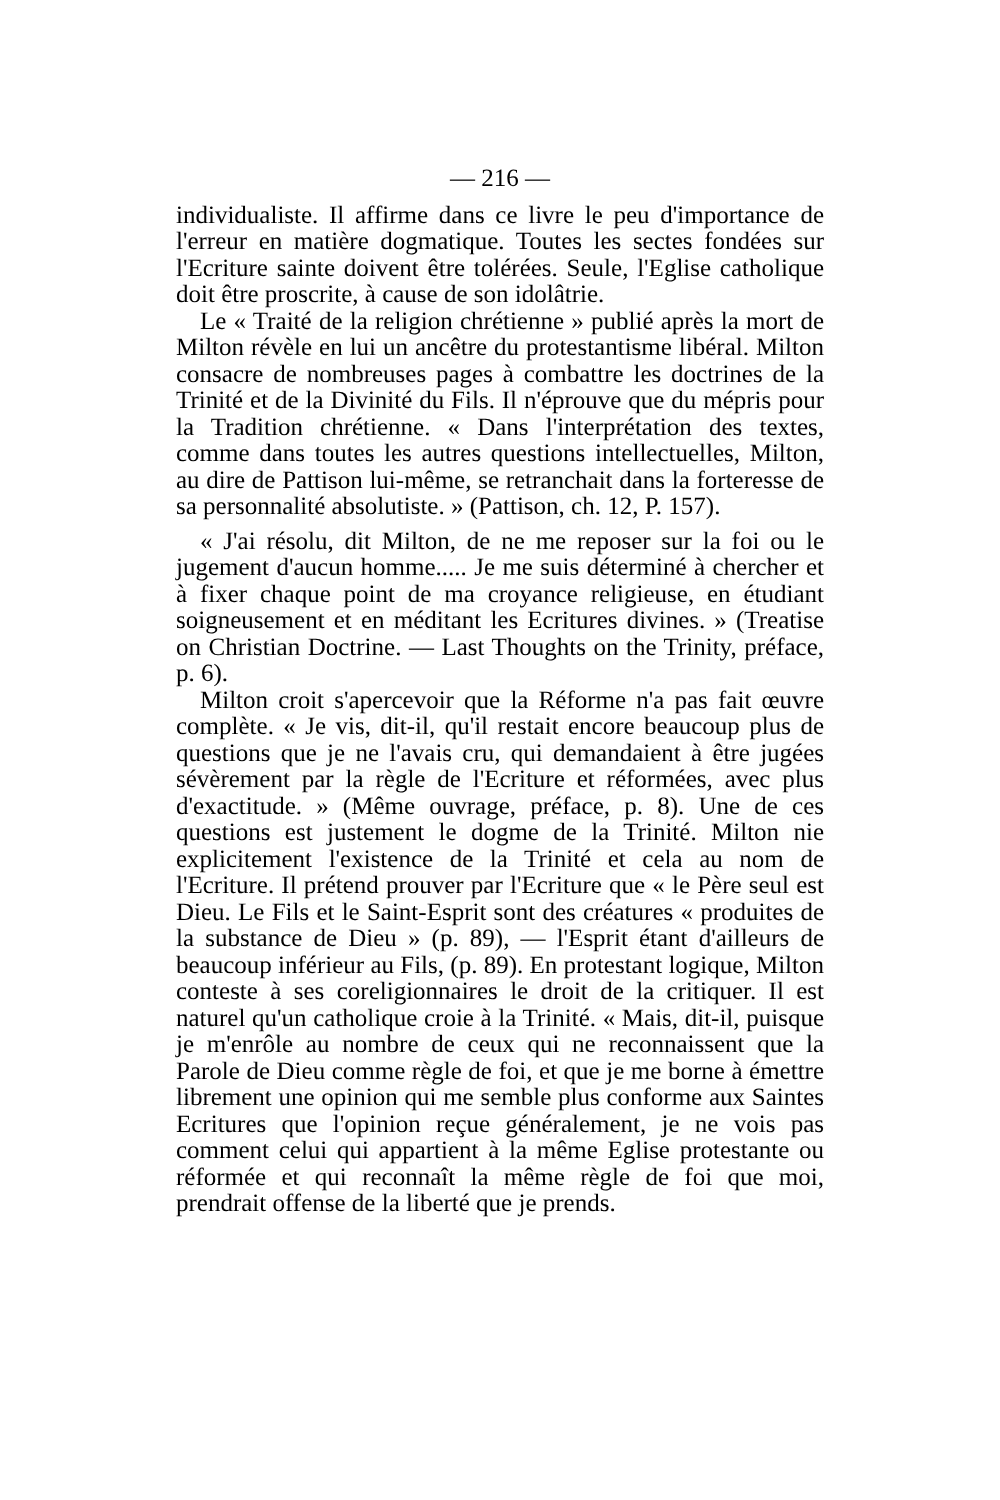— 216 —
individualiste. Il affirme dans ce livre le peu d'importance de l'erreur en matière dogmatique. Toutes les sectes fondées sur l'Ecriture sainte doivent être tolérées. Seule, l'Eglise catholique doit être proscrite, à cause de son idolâtrie.
Le « Traité de la religion chrétienne » publié après la mort de Milton révèle en lui un ancêtre du protestantisme libéral. Milton consacre de nombreuses pages à combattre les doctrines de la Trinité et de la Divinité du Fils. Il n'éprouve que du mépris pour la Tradition chrétienne. « Dans l'interprétation des textes, comme dans toutes les autres questions intellectuelles, Milton, au dire de Pattison lui-même, se retranchait dans la forteresse de sa personnalité absolutiste. » (Pattison, ch. 12, P. 157).
« J'ai résolu, dit Milton, de ne me reposer sur la foi ou le jugement d'aucun homme..... Je me suis déterminé à chercher et à fixer chaque point de ma croyance religieuse, en étudiant soigneusement et en méditant les Ecritures divines. » (Treatise on Christian Doctrine. — Last Thoughts on the Trinity, préface, p. 6).
Milton croit s'apercevoir que la Réforme n'a pas fait œuvre complète. « Je vis, dit-il, qu'il restait encore beaucoup plus de questions que je ne l'avais cru, qui demandaient à être jugées sévèrement par la règle de l'Ecriture et réformées, avec plus d'exactitude. » (Même ouvrage, préface, p. 8). Une de ces questions est justement le dogme de la Trinité. Milton nie explicitement l'existence de la Trinité et cela au nom de l'Ecriture. Il prétend prouver par l'Ecriture que « le Père seul est Dieu. Le Fils et le Saint-Esprit sont des créatures « produites de la substance de Dieu » (p. 89), — l'Esprit étant d'ailleurs de beaucoup inférieur au Fils, (p. 89). En protestant logique, Milton conteste à ses coreligionnaires le droit de la critiquer. Il est naturel qu'un catholique croie à la Trinité. « Mais, dit-il, puisque je m'enrôle au nombre de ceux qui ne reconnaissent que la Parole de Dieu comme règle de foi, et que je me borne à émettre librement une opinion qui me semble plus conforme aux Saintes Ecritures que l'opinion reçue généralement, je ne vois pas comment celui qui appartient à la même Eglise protestante ou réformée et qui reconnaît la même règle de foi que moi, prendrait offense de la liberté que je prends.